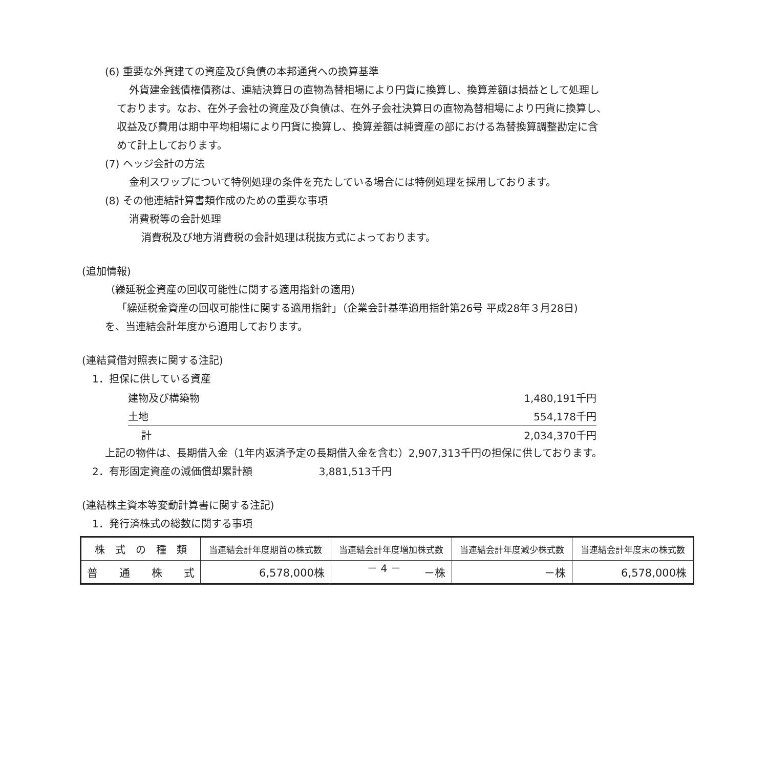(6) 重要な外貨建ての資産及び負債の本邦通貨への換算基準
外貨建金銭債権債務は、連結決算日の直物為替相場により円貨に換算し、換算差額は損益として処理し
ております。なお、在外子会社の資産及び負債は、在外子会社決算日の直物為替相場により円貨に換算し、
収益及び費用は期中平均相場により円貨に換算し、換算差額は純資産の部における為替換算調整勘定に含
めて計上しております。
(7) ヘッジ会計の方法
金利スワップについて特例処理の条件を充たしている場合には特例処理を採用しております。
(8) その他連結計算書類作成のための重要な事項
消費税等の会計処理
消費税及び地方消費税の会計処理は税抜方式によっております。
(追加情報)
（繰延税金資産の回収可能性に関する適用指針の適用)
「繰延税金資産の回収可能性に関する適用指針」（企業会計基準適用指針第26号 平成28年３月28日)
を、当連結会計年度から適用しております。
(連結貸借対照表に関する注記)
1．担保に供している資産
| 建物及び構築物 | 1,480,191千円 |
| 土地 | 554,178千円 |
| 計 | 2,034,370千円 |
上記の物件は、長期借入金（1年内返済予定の長期借入金を含む）2,907,313千円の担保に供しております。
2．有形固定資産の減価償却累計額 3,881,513千円
(連結株主資本等変動計算書に関する注記)
1．発行済株式の総数に関する事項
| 株 式 の 種 類 | 当連結会計年度期首の株式数 | 当連結会計年度増加株式数 | 当連結会計年度減少株式数 | 当連結会計年度末の株式数 |
| --- | --- | --- | --- | --- |
| 普 通 株 式 | 6,578,000株 | －株 | －株 | 6,578,000株 |
－ 4 －